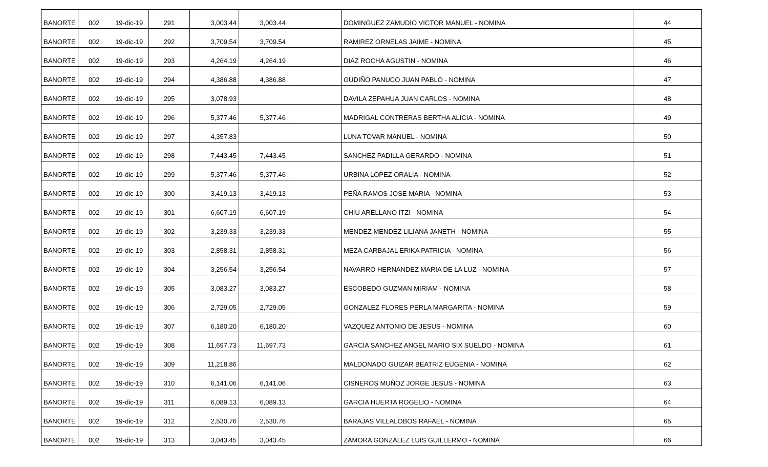| BANORTE | 002 | 19-dic-19 | 291 | 3,003.44 | 3,003.44 | | DOMINGUEZ ZAMUDIO VICTOR MANUEL - NOMINA | 44 |
| BANORTE | 002 | 19-dic-19 | 292 | 3,709.54 | 3,709.54 | | RAMIREZ ORNELAS JAIME - NOMINA | 45 |
| BANORTE | 002 | 19-dic-19 | 293 | 4,264.19 | 4,264.19 | | DIAZ ROCHA AGUSTIN - NOMINA | 46 |
| BANORTE | 002 | 19-dic-19 | 294 | 4,386.88 | 4,386.88 | | GUDIÑO PANUCO JUAN PABLO - NOMINA | 47 |
| BANORTE | 002 | 19-dic-19 | 295 | 3,078.93 | | | DAVILA ZEPAHUA JUAN CARLOS - NOMINA | 48 |
| BANORTE | 002 | 19-dic-19 | 296 | 5,377.46 | 5,377.46 | | MADRIGAL CONTRERAS BERTHA ALICIA - NOMINA | 49 |
| BANORTE | 002 | 19-dic-19 | 297 | 4,357.83 | | | LUNA TOVAR MANUEL - NOMINA | 50 |
| BANORTE | 002 | 19-dic-19 | 298 | 7,443.45 | 7,443.45 | | SANCHEZ PADILLA GERARDO - NOMINA | 51 |
| BANORTE | 002 | 19-dic-19 | 299 | 5,377.46 | 5,377.46 | | URBINA LOPEZ ORALIA - NOMINA | 52 |
| BANORTE | 002 | 19-dic-19 | 300 | 3,419.13 | 3,419.13 | | PEÑA RAMOS JOSE MARIA - NOMINA | 53 |
| BANORTE | 002 | 19-dic-19 | 301 | 6,607.19 | 6,607.19 | | CHIU ARELLANO ITZI - NOMINA | 54 |
| BANORTE | 002 | 19-dic-19 | 302 | 3,239.33 | 3,239.33 | | MENDEZ MENDEZ LILIANA JANETH - NOMINA | 55 |
| BANORTE | 002 | 19-dic-19 | 303 | 2,858.31 | 2,858.31 | | MEZA CARBAJAL ERIKA PATRICIA - NOMINA | 56 |
| BANORTE | 002 | 19-dic-19 | 304 | 3,256.54 | 3,256.54 | | NAVARRO HERNANDEZ MARIA DE LA LUZ - NOMINA | 57 |
| BANORTE | 002 | 19-dic-19 | 305 | 3,083.27 | 3,083.27 | | ESCOBEDO GUZMAN MIRIAM - NOMINA | 58 |
| BANORTE | 002 | 19-dic-19 | 306 | 2,729.05 | 2,729.05 | | GONZALEZ FLORES PERLA MARGARITA - NOMINA | 59 |
| BANORTE | 002 | 19-dic-19 | 307 | 6,180.20 | 6,180.20 | | VAZQUEZ ANTONIO DE JESUS - NOMINA | 60 |
| BANORTE | 002 | 19-dic-19 | 308 | 11,697.73 | 11,697.73 | | GARCIA SANCHEZ ANGEL MARIO SIX SUELDO - NOMINA | 61 |
| BANORTE | 002 | 19-dic-19 | 309 | 11,218.86 | | | MALDONADO GUIZAR BEATRIZ EUGENIA - NOMINA | 62 |
| BANORTE | 002 | 19-dic-19 | 310 | 6,141.06 | 6,141.06 | | CISNEROS MUÑOZ JORGE JESUS - NOMINA | 63 |
| BANORTE | 002 | 19-dic-19 | 311 | 6,089.13 | 6,089.13 | | GARCIA HUERTA ROGELIO - NOMINA | 64 |
| BANORTE | 002 | 19-dic-19 | 312 | 2,530.76 | 2,530.76 | | BARAJAS VILLALOBOS RAFAEL - NOMINA | 65 |
| BANORTE | 002 | 19-dic-19 | 313 | 3,043.45 | 3,043.45 | | ZAMORA GONZALEZ LUIS GUILLERMO - NOMINA | 66 |